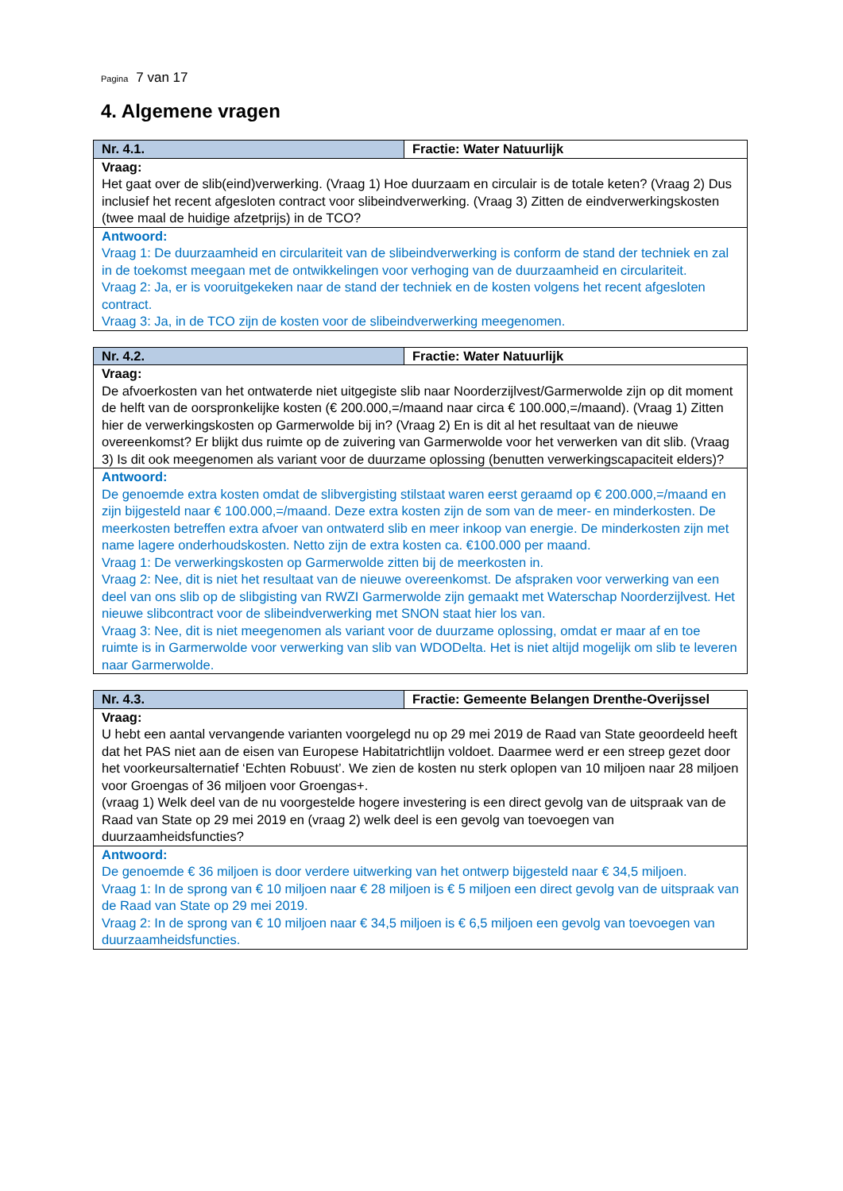Pagina 7 van 17
4. Algemene vragen
| Nr. 4.1. | Fractie: Water Natuurlijk |
| Vraag: Het gaat over de slib(eind)verwerking. (Vraag 1) Hoe duurzaam en circulair is de totale keten? (Vraag 2) Dus inclusief het recent afgesloten contract voor slibeindverwerking. (Vraag 3) Zitten de eindverwerkingskosten (twee maal de huidige afzetprijs) in de TCO? | |
| Antwoord: Vraag 1: De duurzaamheid en circulariteit van de slibeindverwerking is conform de stand der techniek en zal in de toekomst meegaan met de ontwikkelingen voor verhoging van de duurzaamheid en circulariteit. Vraag 2: Ja, er is vooruitgekeken naar de stand der techniek en de kosten volgens het recent afgesloten contract. Vraag 3: Ja, in de TCO zijn de kosten voor de slibeindverwerking meegenomen. | |
| Nr. 4.2. | Fractie: Water Natuurlijk |
| Vraag: De afvoerkosten van het ontwaterde niet uitgegiste slib naar Noorderzijlvest/Garmerwolde zijn op dit moment de helft van de oorspronkelijke kosten (€ 200.000,=/maand naar circa € 100.000,=/maand). (Vraag 1) Zitten hier de verwerkingskosten op Garmerwolde bij in? (Vraag 2) En is dit al het resultaat van de nieuwe overeenkomst? Er blijkt dus ruimte op de zuivering van Garmerwolde voor het verwerken van dit slib. (Vraag 3) Is dit ook meegenomen als variant voor de duurzame oplossing (benutten verwerkingscapaciteit elders)? | |
| Antwoord: De genoemde extra kosten omdat de slibvergisting stilstaat waren eerst geraamd op € 200.000,=/maand en zijn bijgesteld naar € 100.000,=/maand. Deze extra kosten zijn de som van de meer- en minderkosten. De meerkosten betreffen extra afvoer van ontwaterd slib en meer inkoop van energie. De minderkosten zijn met name lagere onderhoudskosten. Netto zijn de extra kosten ca. €100.000 per maand. Vraag 1: De verwerkingskosten op Garmerwolde zitten bij de meerkosten in. Vraag 2: Nee, dit is niet het resultaat van de nieuwe overeenkomst. De afspraken voor verwerking van een deel van ons slib op de slibgisting van RWZI Garmerwolde zijn gemaakt met Waterschap Noorderzijlvest. Het nieuwe slibcontract voor de slibeindverwerking met SNON staat hier los van. Vraag 3: Nee, dit is niet meegenomen als variant voor de duurzame oplossing, omdat er maar af en toe ruimte is in Garmerwolde voor verwerking van slib van WDODelta. Het is niet altijd mogelijk om slib te leveren naar Garmerwolde. | |
| Nr. 4.3. | Fractie: Gemeente Belangen Drenthe-Overijssel |
| Vraag: U hebt een aantal vervangende varianten voorgelegd nu op 29 mei 2019 de Raad van State geoordeeld heeft dat het PAS niet aan de eisen van Europese Habitatrichtlijn voldoet. Daarmee werd er een streep gezet door het voorkeursalternatief ‘Echten Robuust’. We zien de kosten nu sterk oplopen van 10 miljoen naar 28 miljoen voor Groengas of 36 miljoen voor Groengas+. (vraag 1) Welk deel van de nu voorgestelde hogere investering is een direct gevolg van de uitspraak van de Raad van State op 29 mei 2019 en (vraag 2) welk deel is een gevolg van toevoegen van duurzaamheidsfuncties? | |
| Antwoord: De genoemde € 36 miljoen is door verdere uitwerking van het ontwerp bijgesteld naar € 34,5 miljoen. Vraag 1: In de sprong van € 10 miljoen naar € 28 miljoen is € 5 miljoen een direct gevolg van de uitspraak van de Raad van State op 29 mei 2019. Vraag 2: In de sprong van € 10 miljoen naar € 34,5 miljoen is € 6,5 miljoen een gevolg van toevoegen van duurzaamheidsfuncties. | |